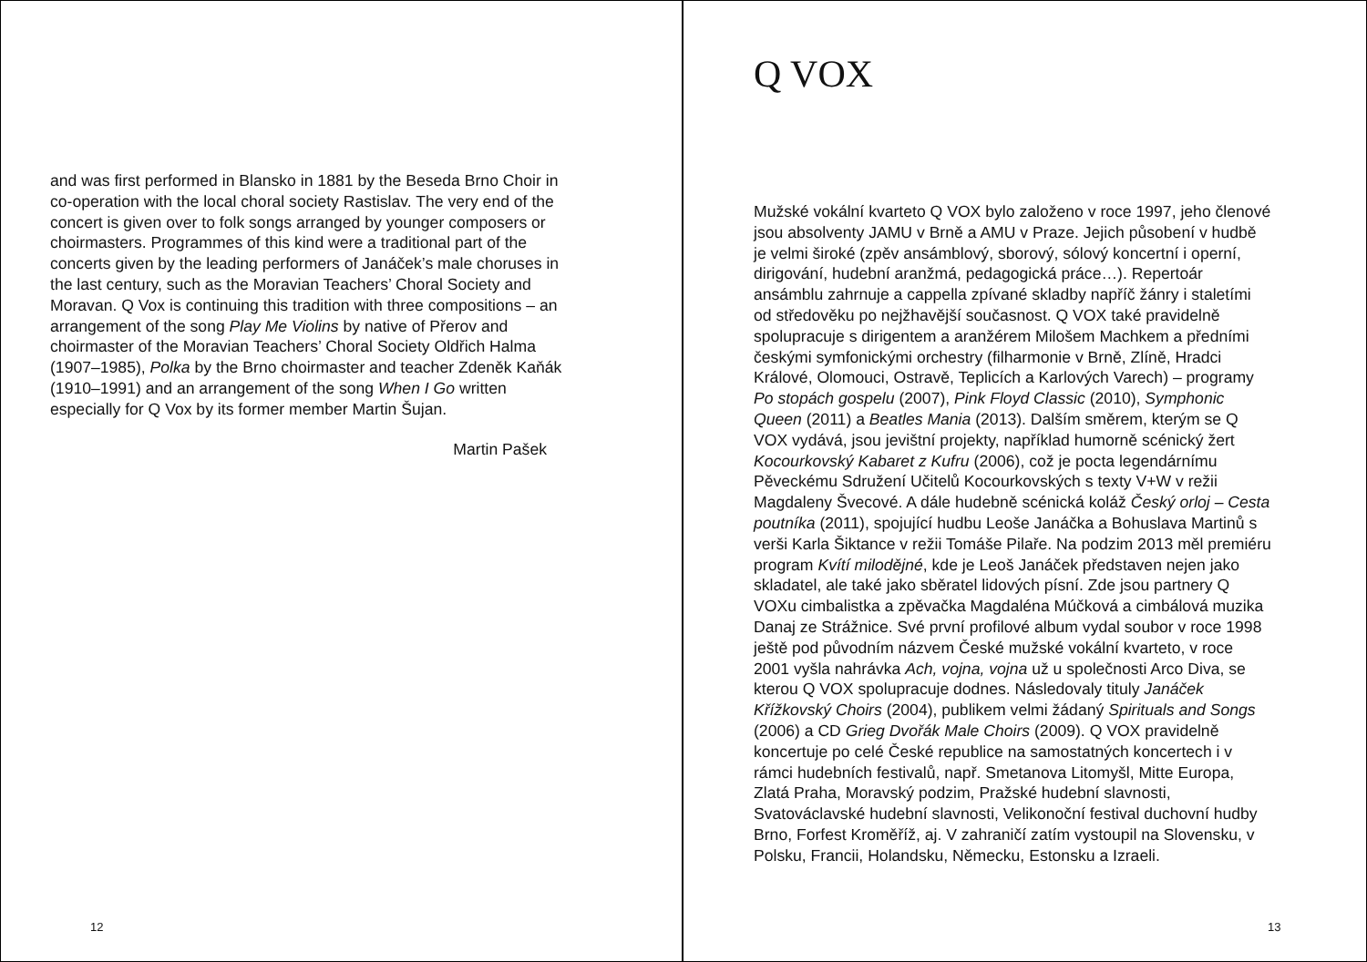and was first performed in Blansko in 1881 by the Beseda Brno Choir in co-operation with the local choral society Rastislav. The very end of the concert is given over to folk songs arranged by younger composers or choirmasters. Programmes of this kind were a traditional part of the concerts given by the leading performers of Janáček’s male choruses in the last century, such as the Moravian Teachers’ Choral Society and Moravan. Q Vox is continuing this tradition with three compositions – an arrangement of the song Play Me Violins by native of Přerov and choirmaster of the Moravian Teachers’ Choral Society Oldřich Halma (1907–1985), Polka by the Brno choirmaster and teacher Zdeněk Kaňák (1910–1991) and an arrangement of the song When I Go written especially for Q Vox by its former member Martin Šujan.
Martin Pašek
12
Q VOX
Mužské vokální kvarteto Q VOX bylo založeno v roce 1997, jeho členové jsou absolventy JAMU v Brně a AMU v Praze. Jejich působení v hudbě je velmi široké (zpěv ansámblový, sborový, sólový koncertní i operní, dirigování, hudební aranžmá, pedagogická práce…). Repertoár ansámblu zahrnuje a cappella zpívané skladby napříč žánry i staletími od středověku po nejžhavější současnost. Q VOX také pravidelně spolupracuje s dirigentem a aranžérem Milošem Machkem a předními českými symfonickými orchestry (filharmonie v Brně, Zlíně, Hradci Králové, Olomouci, Ostravě, Teplicích a Karlových Varech) – programy Po stopách gospelu (2007), Pink Floyd Classic (2010), Symphonic Queen (2011) a Beatles Mania (2013). Dalším směrem, kterým se Q VOX vydává, jsou jevištní projekty, například humorně scénický žert Kocourkovský Kabaret z Kufru (2006), což je pocta legendárnímu Pěveckému Sdružení Učitelů Kocourkovských s texty V+W v režii Magdaleny Švecové. A dále hudebně scénická koláž Český orloj – Cesta poutníka (2011), spojující hudbu Leoše Janáčka a Bohuslava Martinů s verši Karla Šiktance v režii Tomáše Pilaře. Na podzim 2013 měl premiéru program Kvítí milodějné, kde je Leoš Janáček představen nejen jako skladatel, ale také jako sběratel lidových písní. Zde jsou partnery Q VOXu cimbalistka a zpěvačka Magdaléna Múčková a cimbálová muzika Danaj ze Strážnice. Své první profilové album vydal soubor v roce 1998 ještě pod původním názvem České mužské vokální kvarteto, v roce 2001 vyšla nahrávka Ach, vojna, vojna už u společnosti Arco Diva, se kterou Q VOX spolupracuje dodnes. Následovaly tituly Janáček Křížkovský Choirs (2004), publikem velmi žádaný Spirituals and Songs (2006) a CD Grieg Dvořák Male Choirs (2009). Q VOX pravidelně koncertuje po celé České republice na samostatných koncertech i v rámci hudebních festivalů, např. Smetanova Litomyšl, Mitte Europa, Zlatá Praha, Moravský podzim, Pražské hudební slavnosti, Svatováclavské hudební slavnosti, Velikonoční festival duchovní hudby Brno, Forfest Kroměříž, aj. V zahraničí zatím vystoupil na Slovensku, v Polsku, Francii, Holandsku, Německu, Estonsku a Izraeli.
13